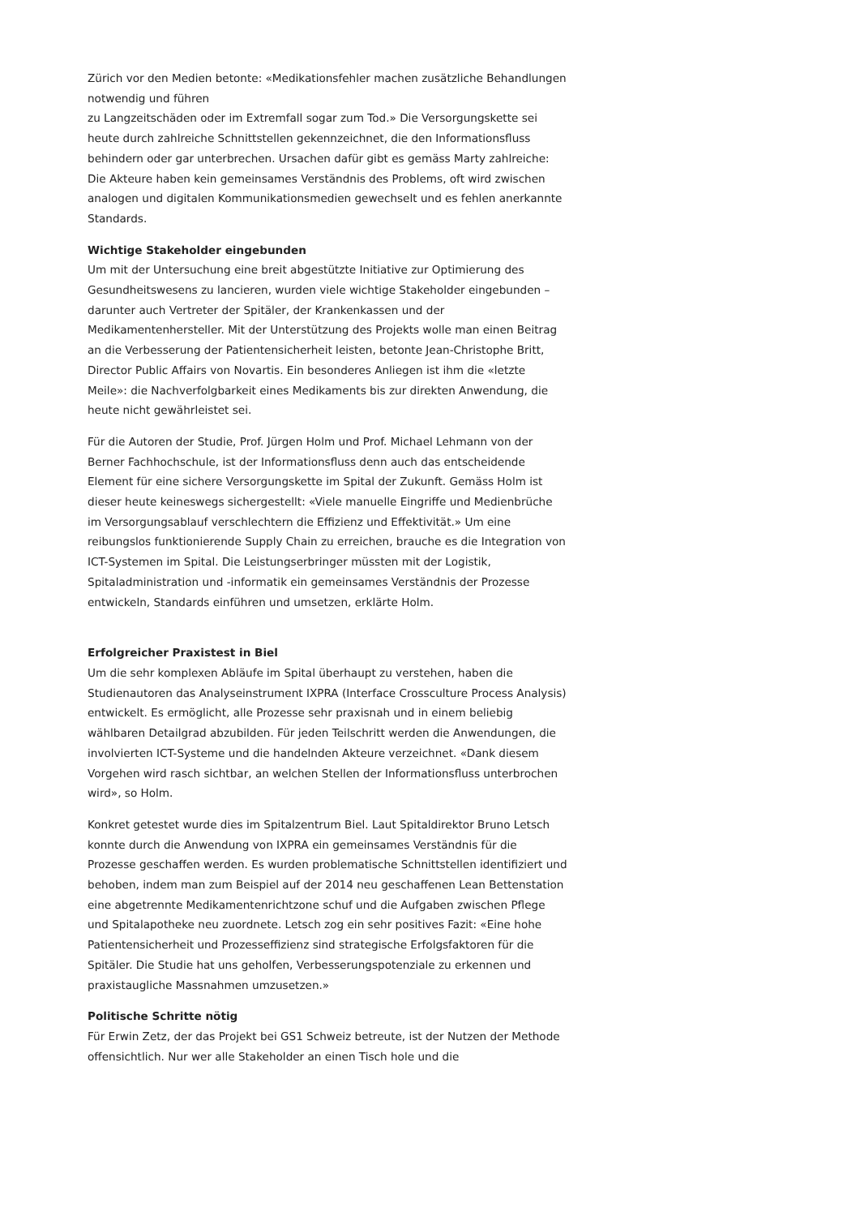Zürich vor den Medien betonte: «Medikationsfehler machen zusätzliche Behandlungen notwendig und führen
zu Langzeitschäden oder im Extremfall sogar zum Tod.» Die Versorgungskette sei heute durch zahlreiche Schnittstellen gekennzeichnet, die den Informationsfluss behindern oder gar unterbrechen. Ursachen dafür gibt es gemäss Marty zahlreiche: Die Akteure haben kein gemeinsames Verständnis des Problems, oft wird zwischen analogen und digitalen Kommunikationsmedien gewechselt und es fehlen anerkannte Standards.
Wichtige Stakeholder eingebunden
Um mit der Untersuchung eine breit abgestützte Initiative zur Optimierung des Gesundheitswesens zu lancieren, wurden viele wichtige Stakeholder eingebunden – darunter auch Vertreter der Spitäler, der Krankenkassen und der Medikamentenhersteller. Mit der Unterstützung des Projekts wolle man einen Beitrag an die Verbesserung der Patientensicherheit leisten, betonte Jean-Christophe Britt, Director Public Affairs von Novartis. Ein besonderes Anliegen ist ihm die «letzte Meile»: die Nachverfolgbarkeit eines Medikaments bis zur direkten Anwendung, die heute nicht gewährleistet sei.
Für die Autoren der Studie, Prof. Jürgen Holm und Prof. Michael Lehmann von der Berner Fachhochschule, ist der Informationsfluss denn auch das entscheidende Element für eine sichere Versorgungskette im Spital der Zukunft. Gemäss Holm ist dieser heute keineswegs sichergestellt: «Viele manuelle Eingriffe und Medienbrüche im Versorgungsablauf verschlechtern die Effizienz und Effektivität.» Um eine reibungslos funktionierende Supply Chain zu erreichen, brauche es die Integration von ICT-Systemen im Spital. Die Leistungserbringer müssten mit der Logistik, Spitaladministration und -informatik ein gemeinsames Verständnis der Prozesse entwickeln, Standards einführen und umsetzen, erklärte Holm.
Erfolgreicher Praxistest in Biel
Um die sehr komplexen Abläufe im Spital überhaupt zu verstehen, haben die Studienautoren das Analyseinstrument IXPRA (Interface Crossculture Process Analysis) entwickelt. Es ermöglicht, alle Prozesse sehr praxisnah und in einem beliebig wählbaren Detailgrad abzubilden. Für jeden Teilschritt werden die Anwendungen, die involvierten ICT-Systeme und die handelnden Akteure verzeichnet. «Dank diesem Vorgehen wird rasch sichtbar, an welchen Stellen der Informationsfluss unterbrochen wird», so Holm.
Konkret getestet wurde dies im Spitalzentrum Biel. Laut Spitaldirektor Bruno Letsch konnte durch die Anwendung von IXPRA ein gemeinsames Verständnis für die Prozesse geschaffen werden. Es wurden problematische Schnittstellen identifiziert und behoben, indem man zum Beispiel auf der 2014 neu geschaffenen Lean Bettenstation eine abgetrennte Medikamentenrichtzone schuf und die Aufgaben zwischen Pflege und Spitalapotheke neu zuordnete. Letsch zog ein sehr positives Fazit: «Eine hohe Patientensicherheit und Prozesseffizienz sind strategische Erfolgsfaktoren für die Spitäler. Die Studie hat uns geholfen, Verbesserungspotenziale zu erkennen und praxistaugliche Massnahmen umzusetzen.»
Politische Schritte nötig
Für Erwin Zetz, der das Projekt bei GS1 Schweiz betreute, ist der Nutzen der Methode offensichtlich. Nur wer alle Stakeholder an einen Tisch hole und die